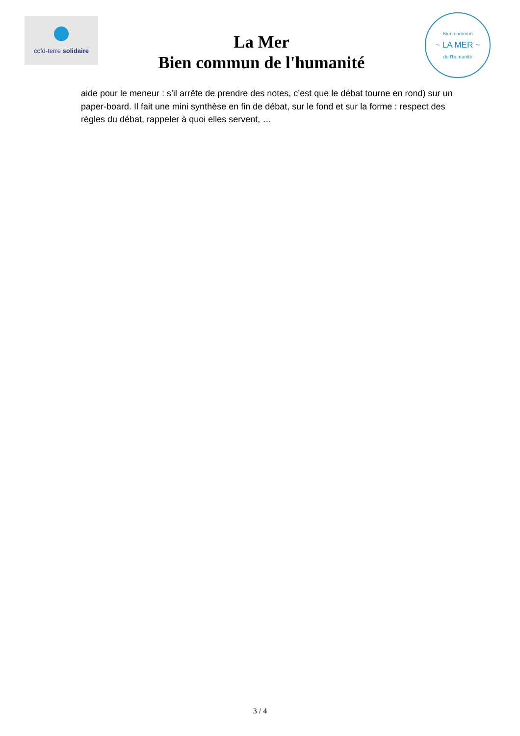ccfd-terre solidaire
La Mer
Bien commun de l'humanité
Bien commun
~ LA MER ~
de l'humanité
aide pour le meneur : s’il arrête de prendre des notes, c’est que le débat tourne en rond) sur un paper-board. Il fait une mini synthèse en fin de débat, sur le fond et sur la forme : respect des règles du débat, rappeler à quoi elles servent, …
3 / 4